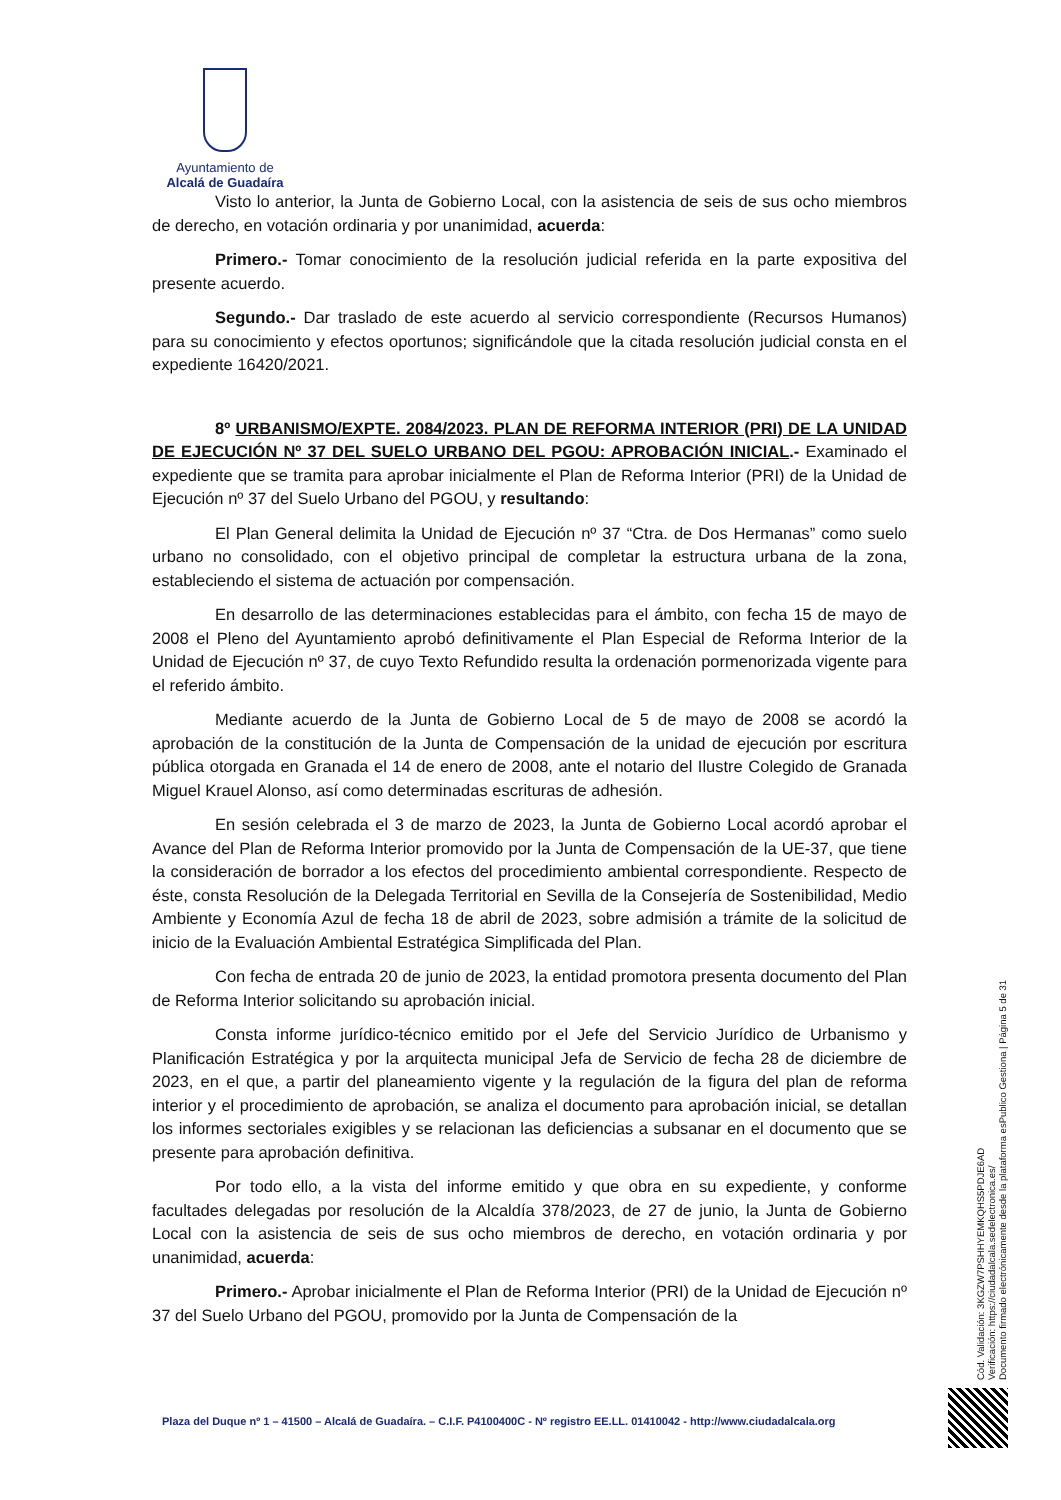Ayuntamiento de
Alcalá de Guadaíra
Visto lo anterior, la Junta de Gobierno Local, con la asistencia de seis de sus ocho miembros de derecho, en votación ordinaria y por unanimidad, acuerda:
Primero.- Tomar conocimiento de la resolución judicial referida en la parte expositiva del presente acuerdo.
Segundo.- Dar traslado de este acuerdo al servicio correspondiente (Recursos Humanos) para su conocimiento y efectos oportunos; significándole que la citada resolución judicial consta en el expediente 16420/2021.
8º URBANISMO/EXPTE. 2084/2023. PLAN DE REFORMA INTERIOR (PRI) DE LA UNIDAD DE EJECUCIÓN Nº 37 DEL SUELO URBANO DEL PGOU: APROBACIÓN INICIAL.- Examinado el expediente que se tramita para aprobar inicialmente el Plan de Reforma Interior (PRI) de la Unidad de Ejecución nº 37 del Suelo Urbano del PGOU, y resultando:
El Plan General delimita la Unidad de Ejecución nº 37 “Ctra. de Dos Hermanas” como suelo urbano no consolidado, con el objetivo principal de completar la estructura urbana de la zona, estableciendo el sistema de actuación por compensación.
En desarrollo de las determinaciones establecidas para el ámbito, con fecha 15 de mayo de 2008 el Pleno del Ayuntamiento aprobó definitivamente el Plan Especial de Reforma Interior de la Unidad de Ejecución nº 37, de cuyo Texto Refundido resulta la ordenación pormenorizada vigente para el referido ámbito.
Mediante acuerdo de la Junta de Gobierno Local de 5 de mayo de 2008 se acordó la aprobación de la constitución de la Junta de Compensación de la unidad de ejecución por escritura pública otorgada en Granada el 14 de enero de 2008, ante el notario del Ilustre Colegido de Granada Miguel Krauel Alonso, así como determinadas escrituras de adhesión.
En sesión celebrada el 3 de marzo de 2023, la Junta de Gobierno Local acordó aprobar el Avance del Plan de Reforma Interior promovido por la Junta de Compensación de la UE-37, que tiene la consideración de borrador a los efectos del procedimiento ambiental correspondiente. Respecto de éste, consta Resolución de la Delegada Territorial en Sevilla de la Consejería de Sostenibilidad, Medio Ambiente y Economía Azul de fecha 18 de abril de 2023, sobre admisión a trámite de la solicitud de inicio de la Evaluación Ambiental Estratégica Simplificada del Plan.
Con fecha de entrada 20 de junio de 2023, la entidad promotora presenta documento del Plan de Reforma Interior solicitando su aprobación inicial.
Consta informe jurídico-técnico emitido por el Jefe del Servicio Jurídico de Urbanismo y Planificación Estratégica y por la arquitecta municipal Jefa de Servicio de fecha 28 de diciembre de 2023, en el que, a partir del planeamiento vigente y la regulación de la figura del plan de reforma interior y el procedimiento de aprobación, se analiza el documento para aprobación inicial, se detallan los informes sectoriales exigibles y se relacionan las deficiencias a subsanar en el documento que se presente para aprobación definitiva.
Por todo ello, a la vista del informe emitido y que obra en su expediente, y conforme facultades delegadas por resolución de la Alcaldía 378/2023, de 27 de junio, la Junta de Gobierno Local con la asistencia de seis de sus ocho miembros de derecho, en votación ordinaria y por unanimidad, acuerda:
Primero.- Aprobar inicialmente el Plan de Reforma Interior (PRI) de la Unidad de Ejecución nº 37 del Suelo Urbano del PGOU, promovido por la Junta de Compensación de la
Cód. Validación: 3KGZW7PSHHYEMKQHS5PDJE6AD
Verificación: https://ciudadalcala.sedelectronica.es/
Documento firmado electrónicamente desde la plataforma esPublico Gestiona | Página 5 de 31
Plaza del Duque nº 1 – 41500 – Alcalá de Guadaíra. – C.I.F. P4100400C - Nº registro EE.LL. 01410042 - http://www.ciudadalcala.org